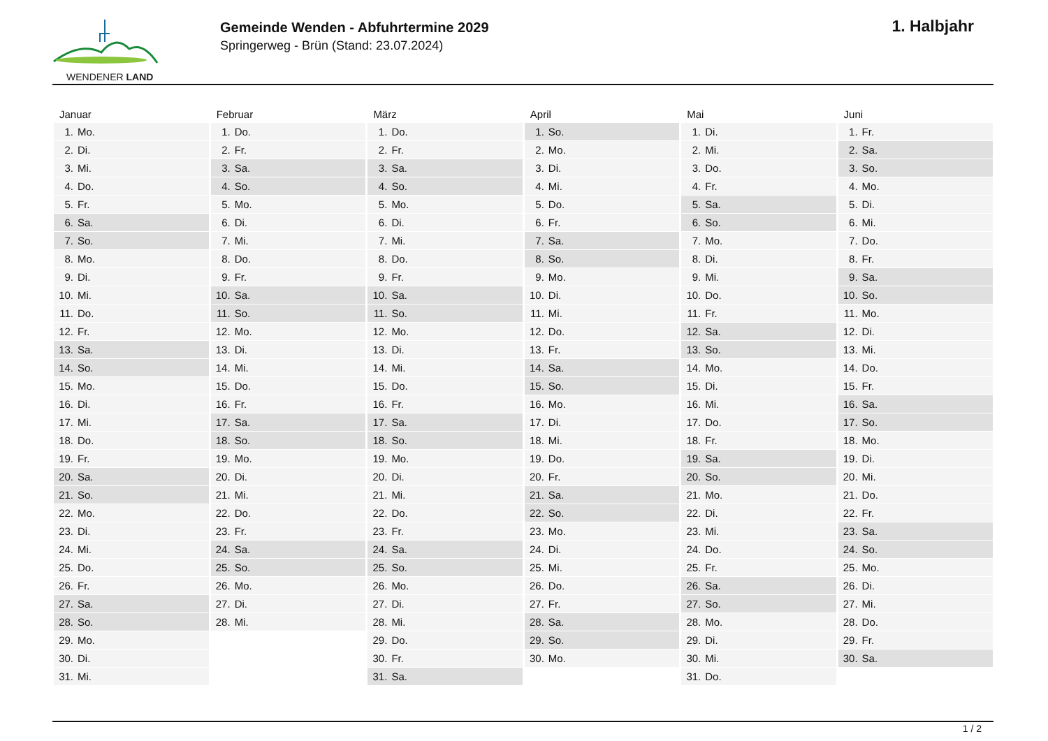WENDENER LAND
Gemeinde Wenden - Abfuhrtermine 2029
Springerweg - Brün (Stand: 23.07.2024)
1. Halbjahr
| Januar | Februar | März | April | Mai | Juni |
| --- | --- | --- | --- | --- | --- |
| 1. Mo. | 1. Do. | 1. Do. | 1. So. | 1. Di. | 1. Fr. |
| 2. Di. | 2. Fr. | 2. Fr. | 2. Mo. | 2. Mi. | 2. Sa. |
| 3. Mi. | 3. Sa. | 3. Sa. | 3. Di. | 3. Do. | 3. So. |
| 4. Do. | 4. So. | 4. So. | 4. Mi. | 4. Fr. | 4. Mo. |
| 5. Fr. | 5. Mo. | 5. Mo. | 5. Do. | 5. Sa. | 5. Di. |
| 6. Sa. | 6. Di. | 6. Di. | 6. Fr. | 6. So. | 6. Mi. |
| 7. So. | 7. Mi. | 7. Mi. | 7. Sa. | 7. Mo. | 7. Do. |
| 8. Mo. | 8. Do. | 8. Do. | 8. So. | 8. Di. | 8. Fr. |
| 9. Di. | 9. Fr. | 9. Fr. | 9. Mo. | 9. Mi. | 9. Sa. |
| 10. Mi. | 10. Sa. | 10. Sa. | 10. Di. | 10. Do. | 10. So. |
| 11. Do. | 11. So. | 11. So. | 11. Mi. | 11. Fr. | 11. Mo. |
| 12. Fr. | 12. Mo. | 12. Mo. | 12. Do. | 12. Sa. | 12. Di. |
| 13. Sa. | 13. Di. | 13. Di. | 13. Fr. | 13. So. | 13. Mi. |
| 14. So. | 14. Mi. | 14. Mi. | 14. Sa. | 14. Mo. | 14. Do. |
| 15. Mo. | 15. Do. | 15. Do. | 15. So. | 15. Di. | 15. Fr. |
| 16. Di. | 16. Fr. | 16. Fr. | 16. Mo. | 16. Mi. | 16. Sa. |
| 17. Mi. | 17. Sa. | 17. Sa. | 17. Di. | 17. Do. | 17. So. |
| 18. Do. | 18. So. | 18. So. | 18. Mi. | 18. Fr. | 18. Mo. |
| 19. Fr. | 19. Mo. | 19. Mo. | 19. Do. | 19. Sa. | 19. Di. |
| 20. Sa. | 20. Di. | 20. Di. | 20. Fr. | 20. So. | 20. Mi. |
| 21. So. | 21. Mi. | 21. Mi. | 21. Sa. | 21. Mo. | 21. Do. |
| 22. Mo. | 22. Do. | 22. Do. | 22. So. | 22. Di. | 22. Fr. |
| 23. Di. | 23. Fr. | 23. Fr. | 23. Mo. | 23. Mi. | 23. Sa. |
| 24. Mi. | 24. Sa. | 24. Sa. | 24. Di. | 24. Do. | 24. So. |
| 25. Do. | 25. So. | 25. So. | 25. Mi. | 25. Fr. | 25. Mo. |
| 26. Fr. | 26. Mo. | 26. Mo. | 26. Do. | 26. Sa. | 26. Di. |
| 27. Sa. | 27. Di. | 27. Di. | 27. Fr. | 27. So. | 27. Mi. |
| 28. So. | 28. Mi. | 28. Mi. | 28. Sa. | 28. Mo. | 28. Do. |
| 29. Mo. | | 29. Do. | 29. So. | 29. Di. | 29. Fr. |
| 30. Di. | | 30. Fr. | 30. Mo. | 30. Mi. | 30. Sa. |
| 31. Mi. | | 31. Sa. | | 31. Do. | |
1 / 2